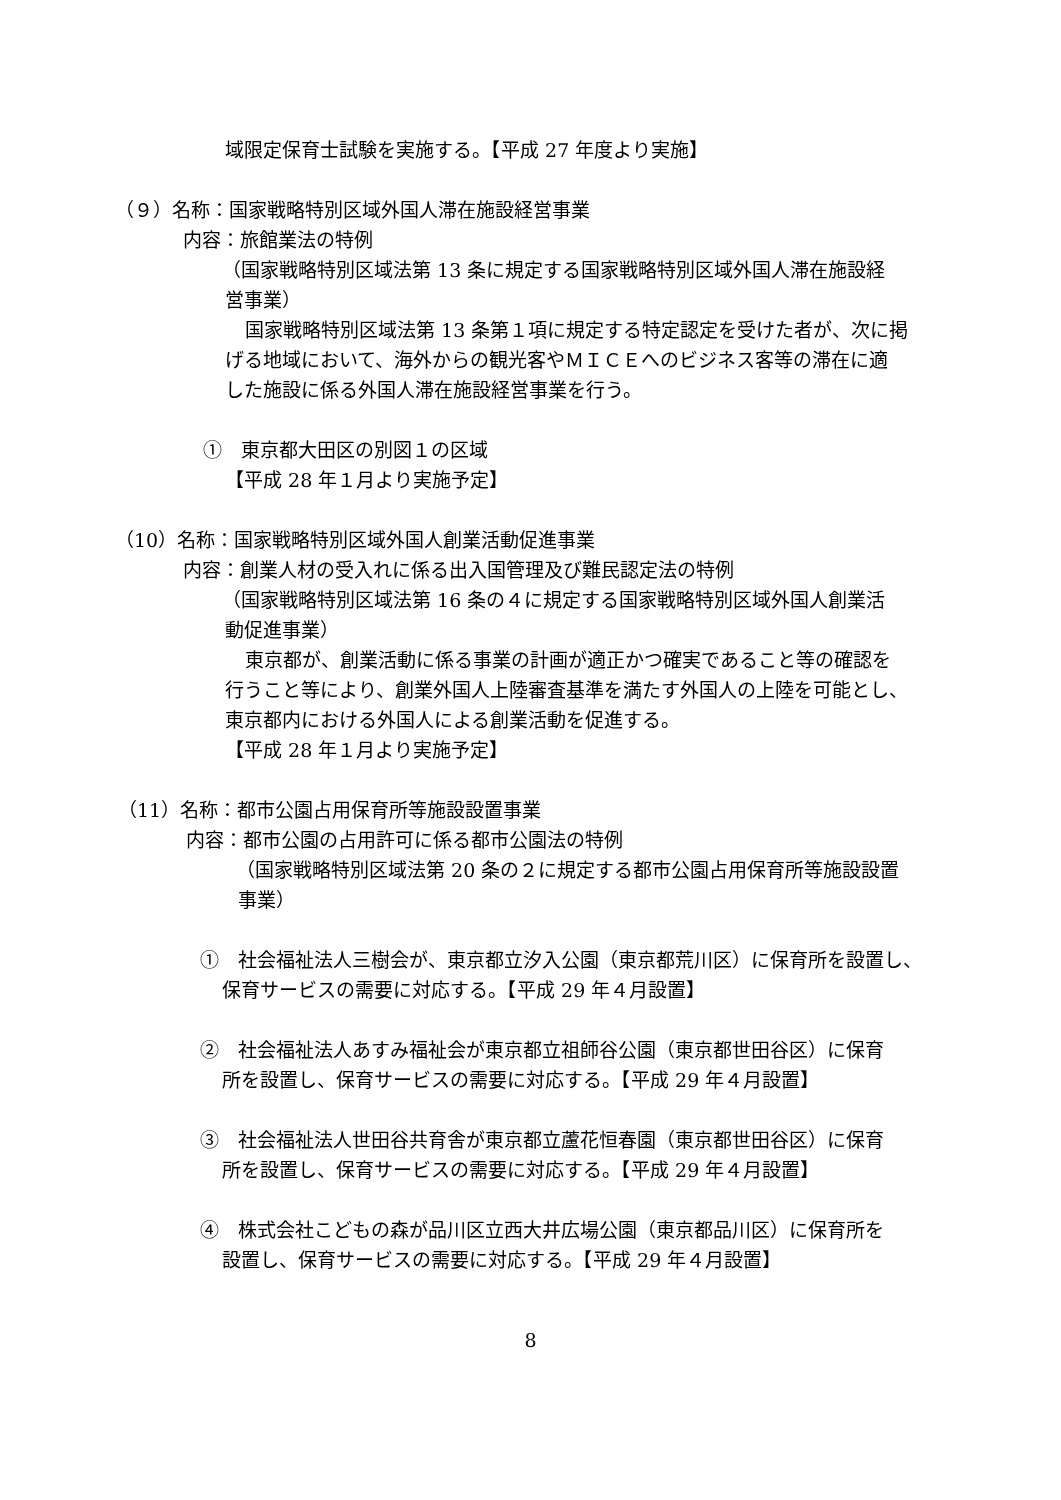域限定保育士試験を実施する。【平成 27 年度より実施】
（９）名称：国家戦略特別区域外国人滞在施設経営事業
内容：旅館業法の特例
（国家戦略特別区域法第 13 条に規定する国家戦略特別区域外国人滞在施設経
営事業）
国家戦略特別区域法第 13 条第１項に規定する特定認定を受けた者が、次に掲
げる地域において、海外からの観光客やＭＩＣＥへのビジネス客等の滞在に適
した施設に係る外国人滞在施設経営事業を行う。
①　東京都大田区の別図１の区域
【平成 28 年１月より実施予定】
（10）名称：国家戦略特別区域外国人創業活動促進事業
内容：創業人材の受入れに係る出入国管理及び難民認定法の特例
（国家戦略特別区域法第 16 条の４に規定する国家戦略特別区域外国人創業活
動促進事業）
東京都が、創業活動に係る事業の計画が適正かつ確実であること等の確認を
行うこと等により、創業外国人上陸審査基準を満たす外国人の上陸を可能とし、
東京都内における外国人による創業活動を促進する。
【平成 28 年１月より実施予定】
（11）名称：都市公園占用保育所等施設設置事業
内容：都市公園の占用許可に係る都市公園法の特例
（国家戦略特別区域法第 20 条の２に規定する都市公園占用保育所等施設設置
事業）
①　社会福祉法人三樹会が、東京都立汐入公園（東京都荒川区）に保育所を設置し、
保育サービスの需要に対応する。【平成 29 年４月設置】
②　社会福祉法人あすみ福祉会が東京都立祖師谷公園（東京都世田谷区）に保育
所を設置し、保育サービスの需要に対応する。【平成 29 年４月設置】
③　社会福祉法人世田谷共育舎が東京都立蘆花恒春園（東京都世田谷区）に保育
所を設置し、保育サービスの需要に対応する。【平成 29 年４月設置】
④　株式会社こどもの森が品川区立西大井広場公園（東京都品川区）に保育所を
設置し、保育サービスの需要に対応する。【平成 29 年４月設置】
8